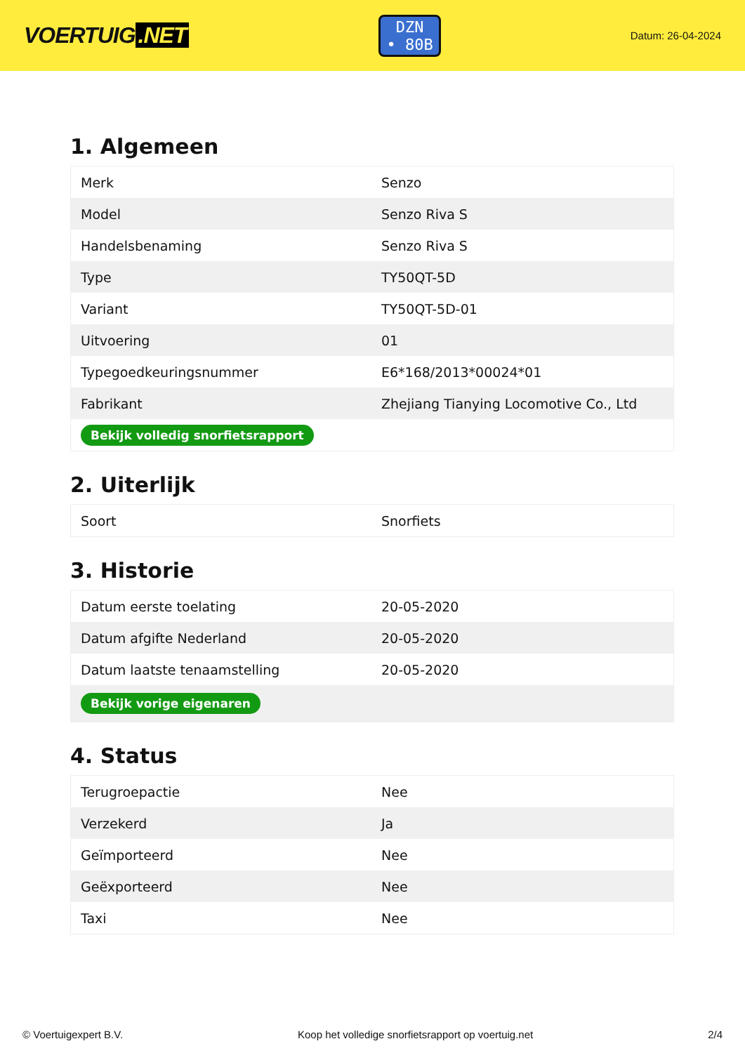VOERTUIG.NET
DZN
• 80B
Datum: 26-04-2024
1. Algemeen
| Merk | Senzo |
| Model | Senzo Riva S |
| Handelsbenaming | Senzo Riva S |
| Type | TY50QT-5D |
| Variant | TY50QT-5D-01 |
| Uitvoering | 01 |
| Typegoedkeuringsnummer | E6*168/2013*00024*01 |
| Fabrikant | Zhejiang Tianying Locomotive Co., Ltd |
| Bekijk volledig snorfietsrapport | |
2. Uiterlijk
| Soort | Snorfiets |
3. Historie
| Datum eerste toelating | 20-05-2020 |
| Datum afgifte Nederland | 20-05-2020 |
| Datum laatste tenaamstelling | 20-05-2020 |
| Bekijk vorige eigenaren | |
4. Status
| Terugroepactie | Nee |
| Verzekerd | Ja |
| Geïmporteerd | Nee |
| Geëxporteerd | Nee |
| Taxi | Nee |
© Voertuigexpert B.V. Koop het volledige snorfietsrapport op voertuig.net 2/4